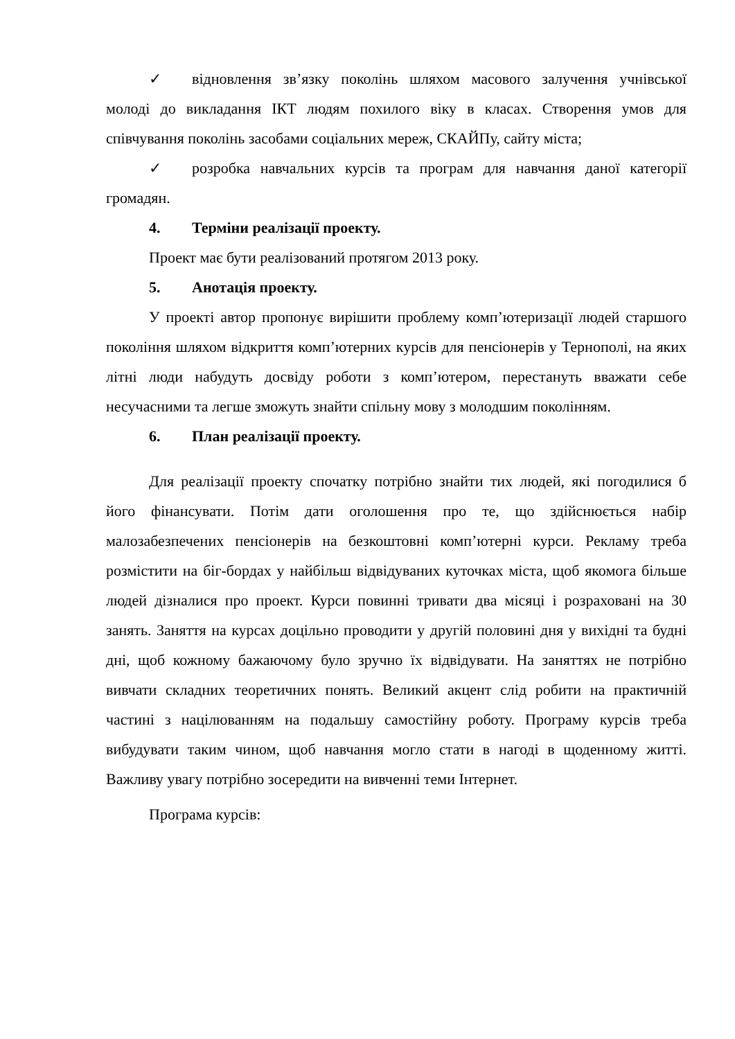✓ відновлення зв’язку поколінь шляхом масового залучення учнівської молоді до викладання ІКТ людям похилого віку в класах. Створення умов для співчування поколінь засобами соціальних мереж, СКАЙПу, сайту міста;
✓ розробка навчальних курсів та програм для навчання даної категорії громадян.
4. Терміни реалізації проекту.
Проект має бути реалізований протягом 2013 року.
5. Анотація проекту.
У проекті автор пропонує вирішити проблему комп’ютеризації людей старшого покоління шляхом відкриття комп’ютерних курсів для пенсіонерів у Тернополі, на яких літні люди набудуть досвіду роботи з комп’ютером, перестануть вважати себе несучасними та легше зможуть знайти спільну мову з молодшим поколінням.
6. План реалізації проекту.
Для реалізації проекту спочатку потрібно знайти тих людей, які погодилися б його фінансувати. Потім дати оголошення про те, що здійснюється набір малозабезпечених пенсіонерів на безкоштовні комп’ютерні курси. Рекламу треба розмістити на біг-бордах у найбільш відвідуваних куточках міста, щоб якомога більше людей дізналися про проект. Курси повинні тривати два місяці і розраховані на 30 занять. Заняття на курсах доцільно проводити у другій половині дня у вихідні та будні дні, щоб кожному бажаючому було зручно їх відвідувати. На заняттях не потрібно вивчати складних теоретичних понять. Великий акцент слід робити на практичній частині з націлюванням на подальшу самостійну роботу. Програму курсів треба вибудувати таким чином, щоб навчання могло стати в нагоді в щоденному житті. Важливу увагу потрібно зосередити на вивченні теми Інтернет.
Програма курсів: